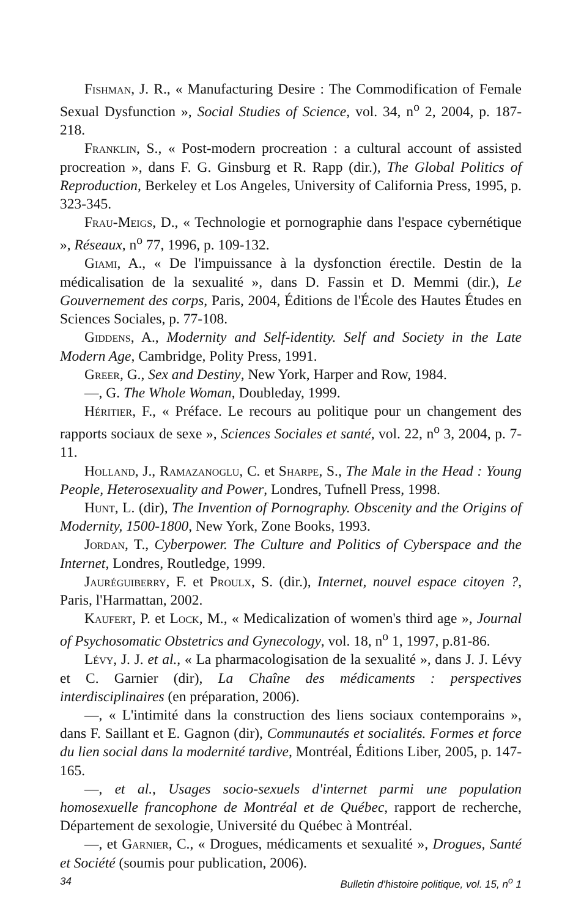Fishman, J. R., « Manufacturing Desire : The Commodification of Female Sexual Dysfunction », Social Studies of Science, vol. 34, n<sup>o</sup> 2, 2004, p. 187-218.
Franklin, S., « Post-modern procreation : a cultural account of assisted procreation », dans F. G. Ginsburg et R. Rapp (dir.), The Global Politics of Reproduction, Berkeley et Los Angeles, University of California Press, 1995, p. 323-345.
Frau-Meigs, D., « Technologie et pornographie dans l'espace cybernétique », Réseaux, n<sup>o</sup> 77, 1996, p. 109-132.
Giami, A., « De l'impuissance à la dysfonction érectile. Destin de la médicalisation de la sexualité », dans D. Fassin et D. Memmi (dir.), Le Gouvernement des corps, Paris, 2004, Éditions de l'École des Hautes Études en Sciences Sociales, p. 77-108.
Giddens, A., Modernity and Self-identity. Self and Society in the Late Modern Age, Cambridge, Polity Press, 1991.
Greer, G., Sex and Destiny, New York, Harper and Row, 1984.
—, G. The Whole Woman, Doubleday, 1999.
Héritier, F., « Préface. Le recours au politique pour un changement des rapports sociaux de sexe », Sciences Sociales et santé, vol. 22, n<sup>o</sup> 3, 2004, p. 7-11.
Holland, J., Ramazanoglu, C. et Sharpe, S., The Male in the Head : Young People, Heterosexuality and Power, Londres, Tufnell Press, 1998.
Hunt, L. (dir), The Invention of Pornography. Obscenity and the Origins of Modernity, 1500-1800, New York, Zone Books, 1993.
Jordan, T., Cyberpower. The Culture and Politics of Cyberspace and the Internet, Londres, Routledge, 1999.
Jauréguiberry, F. et Proulx, S. (dir.), Internet, nouvel espace citoyen ?, Paris, l'Harmattan, 2002.
Kaufert, P. et Lock, M., « Medicalization of women's third age », Journal of Psychosomatic Obstetrics and Gynecology, vol. 18, n<sup>o</sup> 1, 1997, p.81-86.
Lévy, J. J. et al., « La pharmacologisation de la sexualité », dans J. J. Lévy et C. Garnier (dir), La Chaîne des médicaments : perspectives interdisciplinaires (en préparation, 2006).
—, « L'intimité dans la construction des liens sociaux contemporains », dans F. Saillant et E. Gagnon (dir), Communautés et socialités. Formes et force du lien social dans la modernité tardive, Montréal, Éditions Liber, 2005, p. 147-165.
—, et al., Usages socio-sexuels d'internet parmi une population homosexuelle francophone de Montréal et de Québec, rapport de recherche, Département de sexologie, Université du Québec à Montréal.
—, et Garnier, C., « Drogues, médicaments et sexualité », Drogues, Santé et Société (soumis pour publication, 2006).
34 Bulletin d'histoire politique, vol. 15, n<sup>o</sup> 1